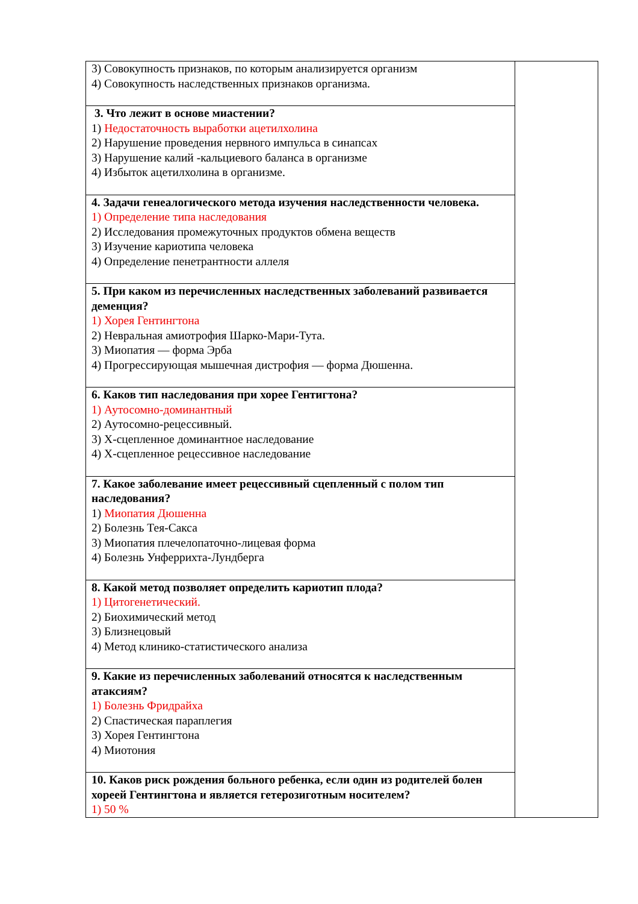| 3) Совокупность признаков, по которым анализируется организм 4) Совокупность наследственных признаков организма. | |
| 3. Что лежит в основе миастении? 1) Недостаточность выработки ацетилхолина 2) Нарушение проведения нервного импульса в синапсах 3) Нарушение калий -кальциевого баланса в организме 4) Избыток ацетилхолина в организме. | |
| 4. Задачи генеалогического метода изучения наследственности человека. 1) Определение типа наследования 2) Исследования промежуточных продуктов обмена веществ 3) Изучение кариотипа человека 4) Определение пенетрантности аллеля | |
| 5. При каком из перечисленных наследственных заболеваний развивается деменция? 1) Хорея Гентингтона 2) Невральная амиотрофия Шарко-Мари-Тута. 3) Миопатия — форма Эрба 4) Прогрессирующая мышечная дистрофия — форма Дюшенна. | |
| 6. Каков тип наследования при хорее Гентигтона? 1) Аутосомно-доминантный 2) Аутосомно-рецессивный. 3) Х-сцепленное доминантное наследование 4) Х-сцепленное рецессивное наследование | |
| 7. Какое заболевание имеет рецессивный сцепленный с полом тип наследования? 1) Миопатия Дюшенна 2) Болезнь Тея-Сакса 3) Миопатия плечелопаточно-лицевая форма 4) Болезнь Унферрихта-Лундберга | |
| 8. Какой метод позволяет определить кариотип плода? 1) Цитогенетический. 2) Биохимический метод 3) Близнецовый 4) Метод клинико-статистического анализа | |
| 9. Какие из перечисленных заболеваний относятся к наследственным атаксиям? 1) Болезнь Фридрайха 2) Спастическая параплегия 3) Хорея Гентингтона 4) Миотония | |
| 10. Каков риск рождения больного ребенка, если один из родителей болен хореей Гентингтона и является гетерозиготным носителем? 1) 50 % | |